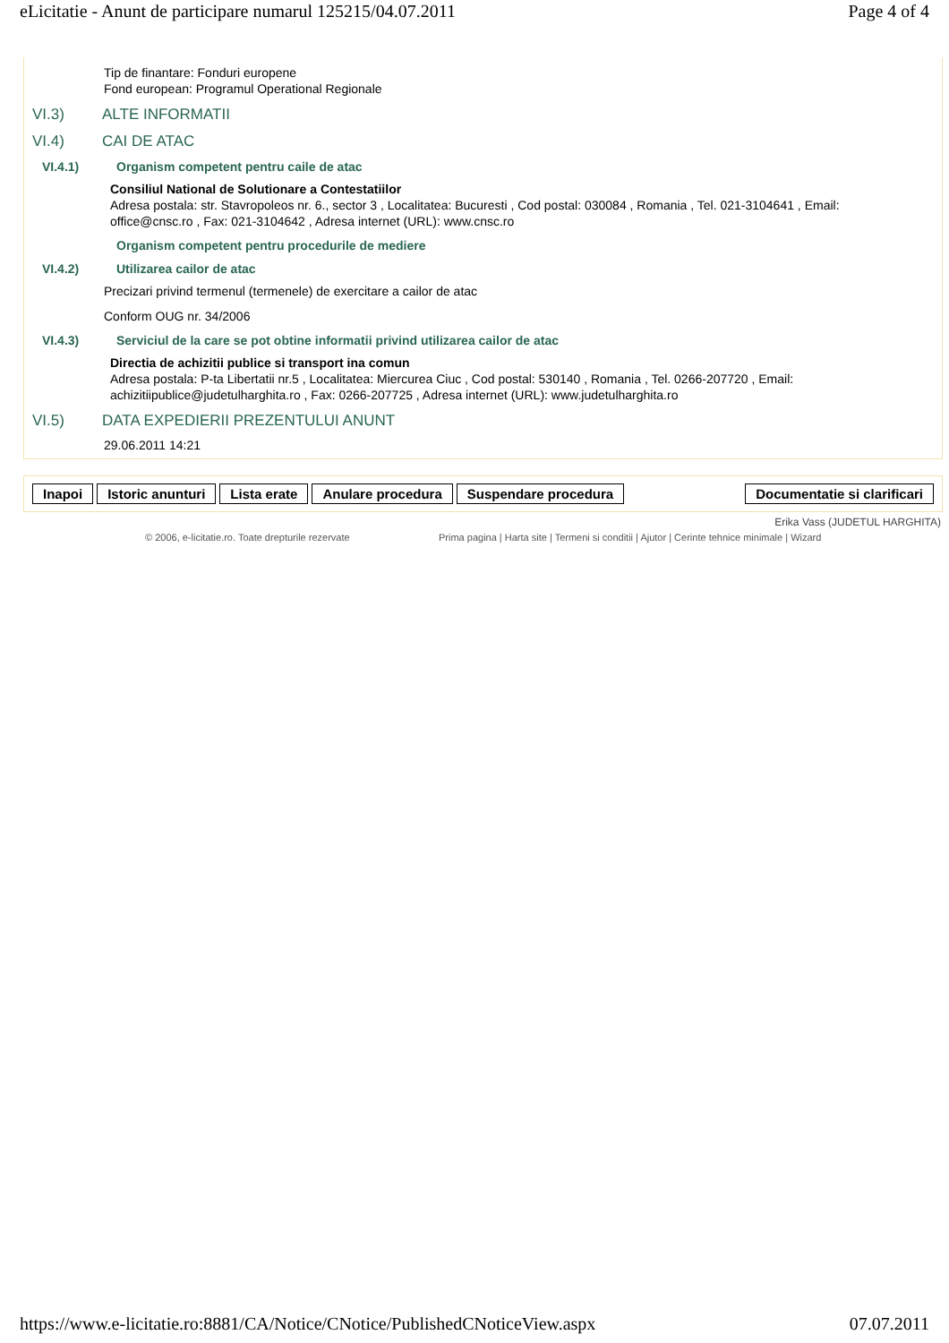eLicitatie - Anunt de participare numarul 125215/04.07.2011 Page 4 of 4
Tip de finantare: Fonduri europene
Fond european: Programul Operational Regionale
VI.3) ALTE INFORMATII
VI.4) CAI DE ATAC
VI.4.1) Organism competent pentru caile de atac
Consiliul National de Solutionare a Contestatiilor
Adresa postala: str. Stavropoleos nr. 6., sector 3 , Localitatea: Bucuresti , Cod postal: 030084 , Romania , Tel. 021-3104641 , Email: office@cnsc.ro , Fax: 021-3104642 , Adresa internet (URL): www.cnsc.ro
Organism competent pentru procedurile de mediere
VI.4.2) Utilizarea cailor de atac
Precizari privind termenul (termenele) de exercitare a cailor de atac
Conform OUG nr. 34/2006
VI.4.3) Serviciul de la care se pot obtine informatii privind utilizarea cailor de atac
Directia de achizitii publice si transport ina comun
Adresa postala: P-ta Libertatii nr.5 , Localitatea: Miercurea Ciuc , Cod postal: 530140 , Romania , Tel. 0266-207720 , Email: achizitiipublice@judetulharghita.ro , Fax: 0266-207725 , Adresa internet (URL): www.judetulharghita.ro
VI.5) DATA EXPEDIERII PREZENTULUI ANUNT
29.06.2011 14:21
Inapoi Istoric anunturi Lista erate Anulare procedura Suspendare procedura Documentatie si clarificari
Erika Vass (JUDETUL HARGHITA)
© 2006, e-licitatie.ro. Toate drepturile rezervate Prima pagina | Harta site | Termeni si conditii | Ajutor | Cerinte tehnice minimale | Wizard
https://www.e-licitatie.ro:8881/CA/Notice/CNotice/PublishedCNoticeView.aspx 07.07.2011